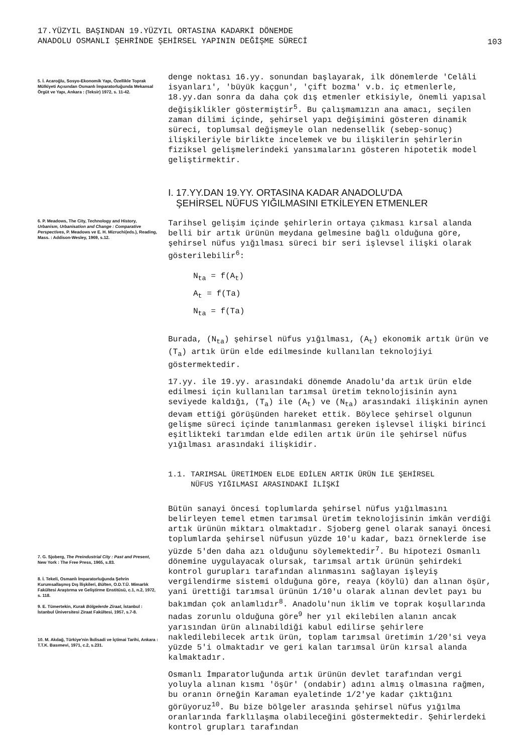17.YÜZYIL BAŞINDAN 19.YÜZYIL ORTASINA KADARKİ DÖNEMDE
ANADOLU OSMANLI ŞEHRİNDE ŞEHİRSEL YAPININ DEĞİŞME SÜRECİ
103
5. İ. Acaroğlu, Sosyo-Ekonomik Yapı, Özellikle Toprak Mülkiyeti Açısından Osmanlı İmparatorluğunda Mekansal Örgüt ve Yapı, Ankara : (Teksir) 1972, s. 11-42.
denge noktası 16.yy. sonundan başlayarak, ilk dönemlerde 'Celâli isyanları', 'büyük kaçgun', 'çift bozma' v.b. iç etmenlerle, 18.yy.dan sonra da daha çok dış etmenler etkisiyle, önemli yapısal değişiklikler göstermiştir<sup>5</sup>. Bu çalışmamızın ana amacı, seçilen zaman dilimi içinde, şehirsel yapı değişimini gösteren dinamik süreci, toplumsal değişmeyle olan nedensellik (sebep-sonuç) ilişkileriyle birlikte incelemek ve bu ilişkilerin şehirlerin fiziksel gelişmelerindeki yansımalarını gösteren hipotetik model geliştirmektir.
6. P. Meadows, The City, Technology and History, Urbanism, Urbanisation and Change : Comparative Perspectives, P. Meadows ve E. H. Mizruchi(eds.), Reading, Mass. : Addison-Wesley, 1969, s.12.
I. 17.YY.DAN 19.YY. ORTASINA KADAR ANADOLU'DA
ŞEHİRSEL NÜFUS YIĞILMASINI ETKİLEYEN ETMENLER
Tarihsel gelişim içinde şehirlerin ortaya çıkması kırsal alanda belli bir artık ürünün meydana gelmesine bağlı olduğuna göre, şehirsel nüfus yığılması süreci bir seri işlevsel ilişki olarak gösterilebilir<sup>6</sup>:
N<sub>ta</sub> = f(A<sub>t</sub>)
A<sub>t</sub> = f(Ta)
N<sub>ta</sub> = f(Ta)
Burada, (N<sub>ta</sub>) şehirsel nüfus yığılması, (A<sub>t</sub>) ekonomik artık ürün ve (T<sub>a</sub>) artık ürün elde edilmesinde kullanılan teknolojiyi göstermektedir.
17.yy. ile 19.yy. arasındaki dönemde Anadolu'da artık ürün elde edilmesi için kullanılan tarımsal üretim teknolojisinin aynı seviyede kaldığı, (T<sub>a</sub>) ile (A<sub>t</sub>) ve (N<sub>ta</sub>) arasındaki ilişkinin aynen devam ettiği görüşünden hareket ettik. Böylece şehirsel olgunun gelişme süreci içinde tanımlanması gereken işlevsel ilişki birinci eşitlikteki tarımdan elde edilen artık ürün ile şehirsel nüfus yığılması arasındaki ilişkidir.
1.1. TARIMSAL ÜRETİMDEN ELDE EDİLEN ARTIK ÜRÜN İLE ŞEHİRSEL
NÜFUS YIĞILMASI ARASINDAKİ İLİŞKİ
7. G. Sjoberg, The Preindustrial City : Past and Present, New York : The Free Press, 1965, s.83.
8. İ. Tekeli, Osmanlı İmparatorluğunda Şehrin Kurumsallaşmış Dış İlişkileri, Bülten, O.D.T.Ü. Mimarlık Fakültesi Araştırma ve Geliştirme Enstitüsü, c.1, n.2, 1972, s. 118.
9. E. Tümertekin, Kurak Bölgelerde Ziraat, İstanbul : İstanbul Üniversitesi Ziraat Fakültesi, 1957, s.7-8.
10. M. Akdağ, Türkiye'nin İkdisadi ve İçtimai Tarihi, Ankara : T.T.K. Basımevi, 1971, c.2, s.231.
Bütün sanayi öncesi toplumlarda şehirsel nüfus yığılmasını belirleyen temel etmen tarımsal üretim teknolojisinin imkân verdiği artık ürünün miktarı olmaktadır. Sjoberg genel olarak sanayi öncesi toplumlarda şehirsel nüfusun yüzde 10'u kadar, bazı örneklerde ise yüzde 5'den daha azı olduğunu söylemektedir<sup>7</sup>. Bu hipotezi Osmanlı dönemine uygulayacak olursak, tarımsal artık ürünün şehirdeki kontrol gurupları tarafından alınmasını sağlayan işleyiş vergilendirme sistemi olduğuna göre, reaya (köylü) dan alınan öşür, yani ürettiği tarımsal ürünün 1/10'u olarak alınan devlet payı bu bakımdan çok anlamlıdır<sup>8</sup>. Anadolu'nun iklim ve toprak koşullarında nadas zorunlu olduğuna göre<sup>9</sup> her yıl ekilebilen alanın ancak yarısından ürün alınabildiği kabul edilirse şehirlere nakledilebilecek artık ürün, toplam tarımsal üretimin 1/20'si veya yüzde 5'i olmaktadır ve geri kalan tarımsal ürün kırsal alanda kalmaktadır.
Osmanlı İmparatorluğunda artık ürünün devlet tarafından vergi yoluyla alınan kısmı 'öşür' (ondabir) adını almış olmasına rağmen, bu oranın örneğin Karaman eyaletinde 1/2'ye kadar çıktığını görüyoruz<sup>10</sup>. Bu bize bölgeler arasında şehirsel nüfus yığılma oranlarında farklılaşma olabileceğini göstermektedir. Şehirlerdeki kontrol grupları tarafından